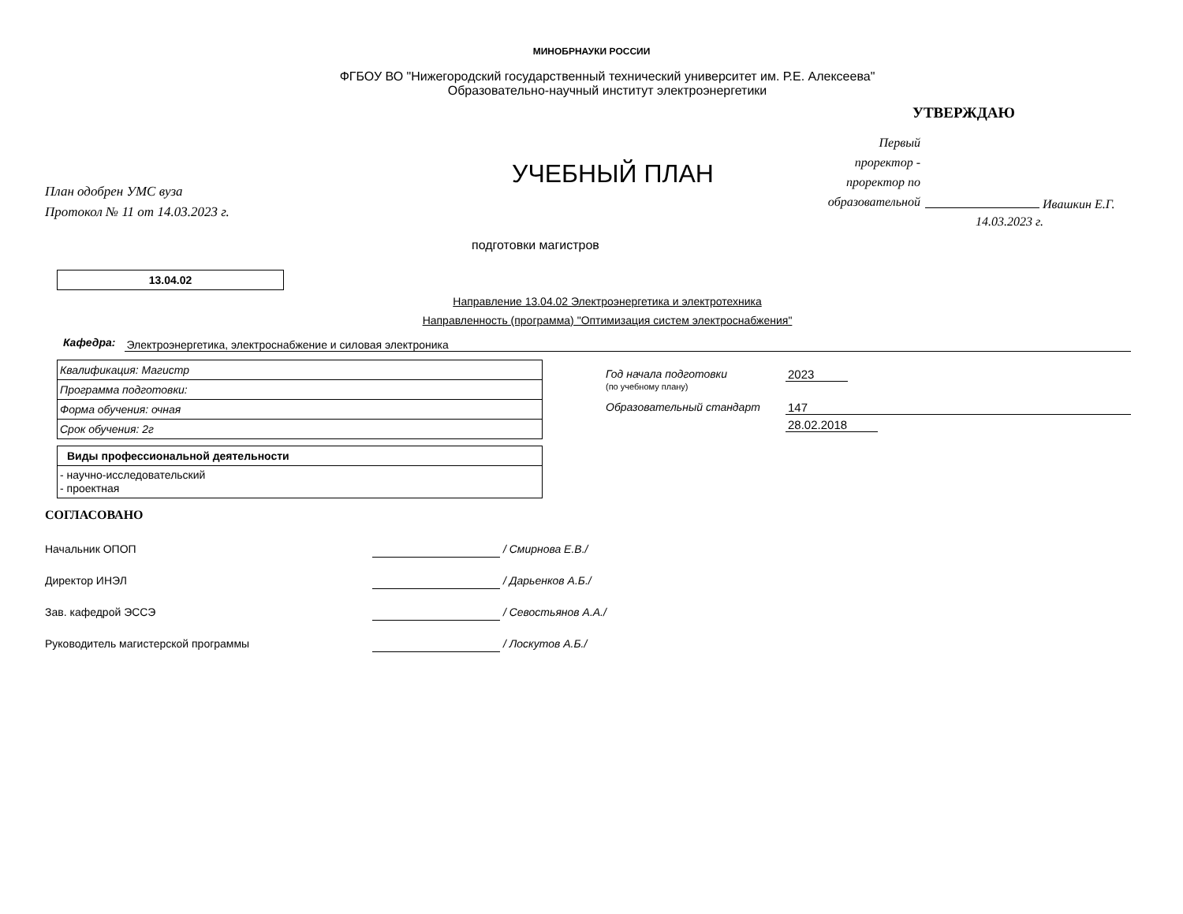МИНОБРНАУКИ РОССИИ
ФГБОУ ВО "Нижегородский государственный технический университет им. Р.Е. Алексеева"
Образовательно-научный институт электроэнергетики
План одобрен УМС вуза
Протокол № 11 от 14.03.2023 г.
УЧЕБНЫЙ ПЛАН
УТВЕРЖДАЮ
Первый
проректор -
проректор по
образовательной
Ивашкин Е.Г.
14.03.2023 г.
подготовки магистров
13.04.02
Направление 13.04.02 Электроэнергетика и электротехника
Направленность (программа) "Оптимизация систем электроснабжения"
Кафедра: Электроэнергетика, электроснабжение и силовая электроника
| Квалификация: Магистр |
| Программа подготовки: |
| Форма обучения: очная |
| Срок обучения: 2г |
| Виды профессиональной деятельности |
| - научно-исследовательский - проектная |
Год начала подготовки 2023
(по учебному плану)
Образовательный стандарт 147
28.02.2018
СОГЛАСОВАНО
Начальник ОПОП / Смирнова Е.В./
Директор ИНЭЛ / Дарьенков А.Б./
Зав. кафедрой ЭССЭ / Севостьянов А.А./
Руководитель магистерской программы / Лоскутов А.Б./